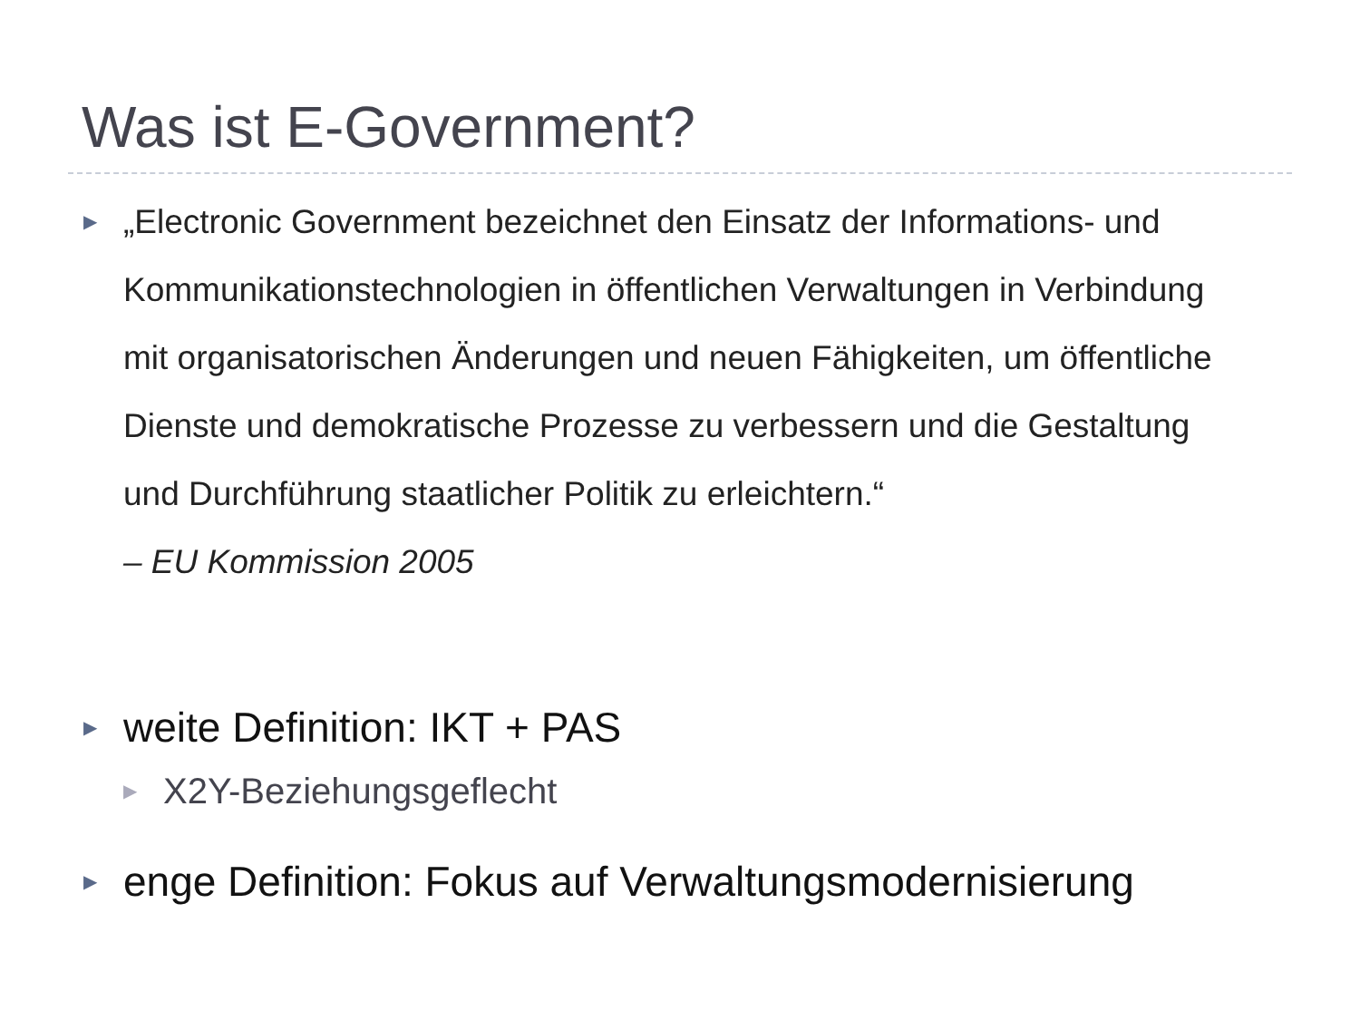Was ist E-Government?
▶
„Electronic Government bezeichnet den Einsatz der Informations- und Kommunikationstechnologien in öffentlichen Verwaltungen in Verbindung mit organisatorischen Änderungen und neuen Fähigkeiten, um öffentliche Dienste und demokratische Prozesse zu verbessern und die Gestaltung und Durchführung staatlicher Politik zu erleichtern.“
– EU Kommission 2005
▶
weite Definition: IKT + PAS
▶
X2Y-Beziehungsgeflecht
▶
enge Definition: Fokus auf Verwaltungsmodernisierung